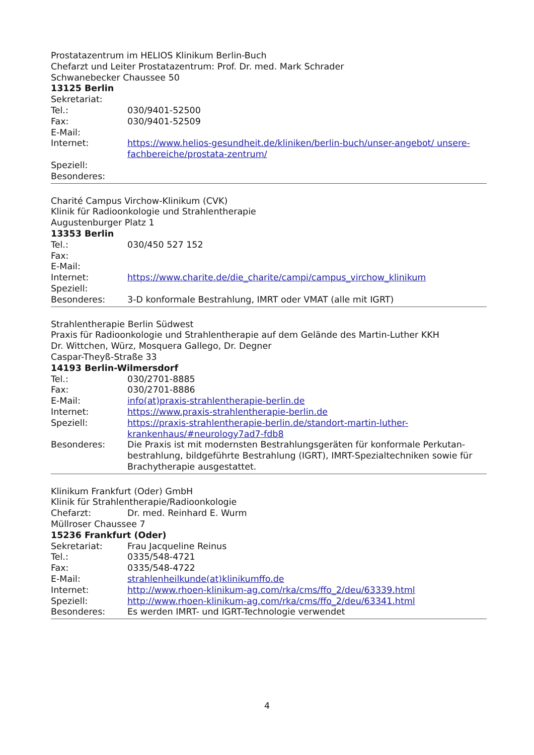Prostatazentrum im HELIOS Klinikum Berlin-Buch
Chefarzt und Leiter Prostatazentrum: Prof. Dr. med. Mark Schrader
Schwanebecker Chaussee 50
13125 Berlin
Sekretariat:
Tel.: 030/9401-52500
Fax: 030/9401-52509
E-Mail:
Internet: https://www.helios-gesundheit.de/kliniken/berlin-buch/unser-angebot/ unsere-fachbereiche/prostata-zentrum/
Speziell:
Besonderes:
Charité Campus Virchow-Klinikum (CVK)
Klinik für Radioonkologie und Strahlentherapie
Augustenburger Platz 1
13353 Berlin
Tel.: 030/450 527 152
Fax:
E-Mail:
Internet: https://www.charite.de/die_charite/campi/campus_virchow_klinikum
Speziell:
Besonderes: 3-D konformale Bestrahlung, IMRT oder VMAT (alle mit IGRT)
Strahlentherapie Berlin Südwest
Praxis für Radioonkologie und Strahlentherapie auf dem Gelände des Martin-Luther KKH
Dr. Wittchen, Würz, Mosquera Gallego, Dr. Degner
Caspar-Theyß-Straße 33
14193 Berlin-Wilmersdorf
Tel.: 030/2701-8885
Fax: 030/2701-8886
E-Mail: info(at)praxis-strahlentherapie-berlin.de
Internet: https://www.praxis-strahlentherapie-berlin.de
Speziell: https://praxis-strahlentherapie-berlin.de/standort-martin-luther-
krankenhaus/#neurology7ad7-fdb8
Besonderes: Die Praxis ist mit modernsten Bestrahlungsgeräten für konformale Perkutan-bestrahlung, bildgeführte Bestrahlung (IGRT), IMRT-Spezialtechniken sowie für Brachytherapie ausgestattet.
Klinikum Frankfurt (Oder) GmbH
Klinik für Strahlentherapie/Radioonkologie
Chefarzt: Dr. med. Reinhard E. Wurm
Müllroser Chaussee 7
15236 Frankfurt (Oder)
Sekretariat: Frau Jacqueline Reinus
Tel.: 0335/548-4721
Fax: 0335/548-4722
E-Mail: strahlenheilkunde(at)klinikumffo.de
Internet: http://www.rhoen-klinikum-ag.com/rka/cms/ffo_2/deu/63339.html
Speziell: http://www.rhoen-klinikum-ag.com/rka/cms/ffo_2/deu/63341.html
Besonderes: Es werden IMRT- und IGRT-Technologie verwendet
4